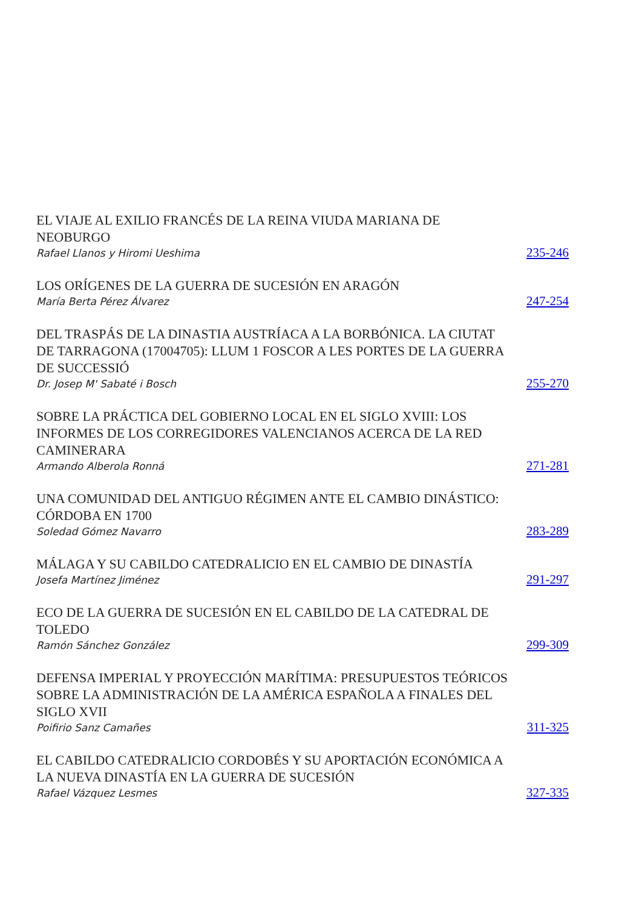EL VIAJE AL EXILIO FRANCÉS DE LA REINA VIUDA MARIANA DE NEOBURGO
Rafael Llanos y Hiromi Ueshima
235-246
LOS ORÍGENES DE LA GUERRA DE SUCESIÓN EN ARAGÓN
María Berta Pérez Álvarez
247-254
DEL TRASPÁS DE LA DINASTIA AUSTRÍACA A LA BORBÓNICA. LA CIUTAT DE TARRAGONA (17004705): LLUM 1 FOSCOR A LES PORTES DE LA GUERRA DE SUCCESSIÓ
Dr. Josep M' Sabaté i Bosch
255-270
SOBRE LA PRÁCTICA DEL GOBIERNO LOCAL EN EL SIGLO XVIII: LOS INFORMES DE LOS CORREGIDORES VALENCIANOS ACERCA DE LA RED CAMINERARA
Armando Alberola Ronná
271-281
UNA COMUNIDAD DEL ANTIGUO RÉGIMEN ANTE EL CAMBIO DINÁSTICO: CÓRDOBA EN 1700
Soledad Gómez Navarro
283-289
MÁLAGA Y SU CABILDO CATEDRALICIO EN EL CAMBIO DE DINASTÍA
Josefa Martínez Jiménez
291-297
ECO DE LA GUERRA DE SUCESIÓN EN EL CABILDO DE LA CATEDRAL DE TOLEDO
Ramón Sánchez González
299-309
DEFENSA IMPERIAL Y PROYECCIÓN MARÍTIMA: PRESUPUESTOS TEÓRICOS SOBRE LA ADMINISTRACIÓN DE LA AMÉRICA ESPAÑOLA A FINALES DEL SIGLO XVII
Poifirio Sanz Camañes
311-325
EL CABILDO CATEDRALICIO CORDOBÉS Y SU APORTACIÓN ECONÓMICA A LA NUEVA DINASTÍA EN LA GUERRA DE SUCESIÓN
Rafael Vázquez Lesmes
327-335